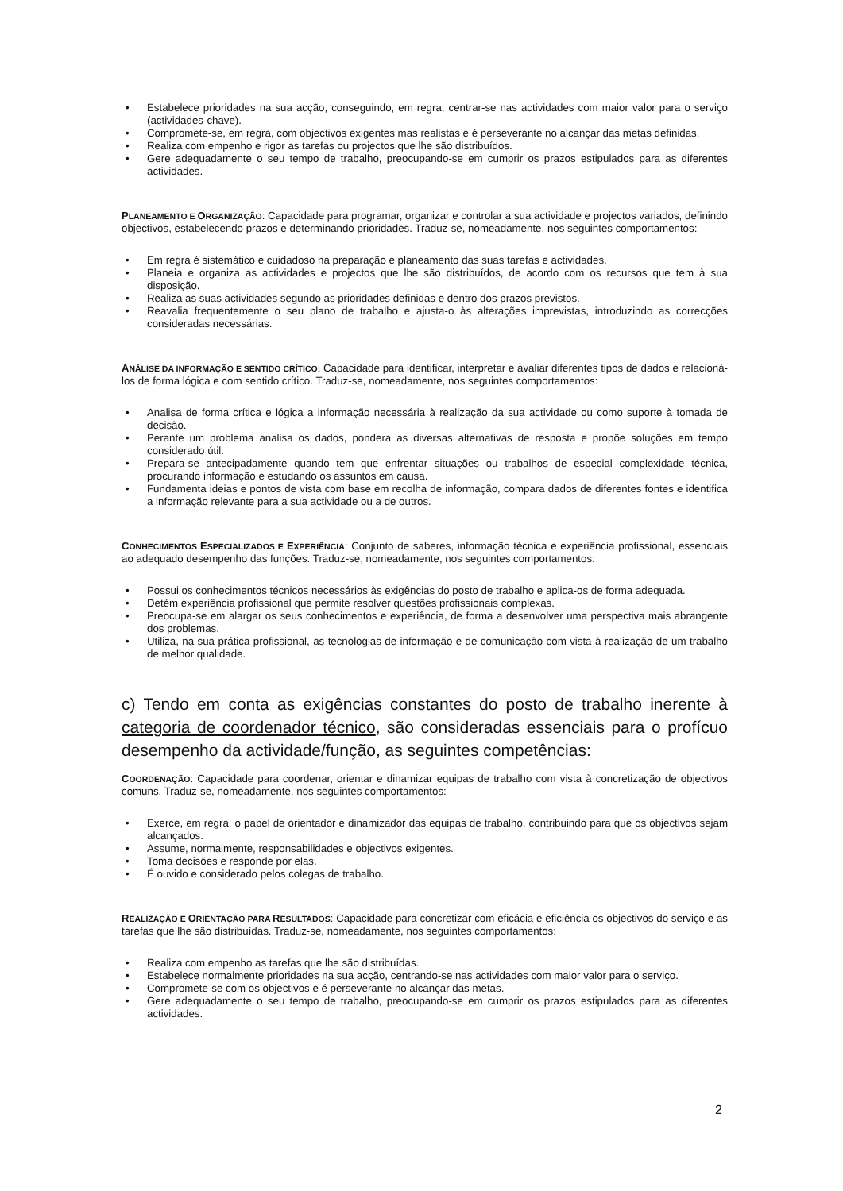• Estabelece prioridades na sua acção, conseguindo, em regra, centrar-se nas actividades com maior valor para o serviço (actividades-chave).
• Compromete-se, em regra, com objectivos exigentes mas realistas e é perseverante no alcançar das metas definidas.
• Realiza com empenho e rigor as tarefas ou projectos que lhe são distribuídos.
• Gere adequadamente o seu tempo de trabalho, preocupando-se em cumprir os prazos estipulados para as diferentes actividades.
PLANEAMENTO E ORGANIZAÇÃO: Capacidade para programar, organizar e controlar a sua actividade e projectos variados, definindo objectivos, estabelecendo prazos e determinando prioridades. Traduz-se, nomeadamente, nos seguintes comportamentos:
• Em regra é sistemático e cuidadoso na preparação e planeamento das suas tarefas e actividades.
• Planeia e organiza as actividades e projectos que lhe são distribuídos, de acordo com os recursos que tem à sua disposição.
• Realiza as suas actividades segundo as prioridades definidas e dentro dos prazos previstos.
• Reavalia frequentemente o seu plano de trabalho e ajusta-o às alterações imprevistas, introduzindo as correcções consideradas necessárias.
ANÁLISE DA INFORMAÇÃO E SENTIDO CRÍTICO: Capacidade para identificar, interpretar e avaliar diferentes tipos de dados e relacioná-los de forma lógica e com sentido crítico. Traduz-se, nomeadamente, nos seguintes comportamentos:
• Analisa de forma crítica e lógica a informação necessária à realização da sua actividade ou como suporte à tomada de decisão.
• Perante um problema analisa os dados, pondera as diversas alternativas de resposta e propõe soluções em tempo considerado útil.
• Prepara-se antecipadamente quando tem que enfrentar situações ou trabalhos de especial complexidade técnica, procurando informação e estudando os assuntos em causa.
• Fundamenta ideias e pontos de vista com base em recolha de informação, compara dados de diferentes fontes e identifica a informação relevante para a sua actividade ou a de outros.
CONHECIMENTOS ESPECIALIZADOS E EXPERIÊNCIA: Conjunto de saberes, informação técnica e experiência profissional, essenciais ao adequado desempenho das funções. Traduz-se, nomeadamente, nos seguintes comportamentos:
• Possui os conhecimentos técnicos necessários às exigências do posto de trabalho e aplica-os de forma adequada.
• Detém experiência profissional que permite resolver questões profissionais complexas.
• Preocupa-se em alargar os seus conhecimentos e experiência, de forma a desenvolver uma perspectiva mais abrangente dos problemas.
• Utiliza, na sua prática profissional, as tecnologias de informação e de comunicação com vista à realização de um trabalho de melhor qualidade.
c) Tendo em conta as exigências constantes do posto de trabalho inerente à categoria de coordenador técnico, são consideradas essenciais para o profícuo desempenho da actividade/função, as seguintes competências:
COORDENAÇÃO: Capacidade para coordenar, orientar e dinamizar equipas de trabalho com vista à concretização de objectivos comuns. Traduz-se, nomeadamente, nos seguintes comportamentos:
• Exerce, em regra, o papel de orientador e dinamizador das equipas de trabalho, contribuindo para que os objectivos sejam alcançados.
• Assume, normalmente, responsabilidades e objectivos exigentes.
• Toma decisões e responde por elas.
• É ouvido e considerado pelos colegas de trabalho.
REALIZAÇÃO E ORIENTAÇÃO PARA RESULTADOS: Capacidade para concretizar com eficácia e eficiência os objectivos do serviço e as tarefas que lhe são distribuídas. Traduz-se, nomeadamente, nos seguintes comportamentos:
• Realiza com empenho as tarefas que lhe são distribuídas.
• Estabelece normalmente prioridades na sua acção, centrando-se nas actividades com maior valor para o serviço.
• Compromete-se com os objectivos e é perseverante no alcançar das metas.
• Gere adequadamente o seu tempo de trabalho, preocupando-se em cumprir os prazos estipulados para as diferentes actividades.
2